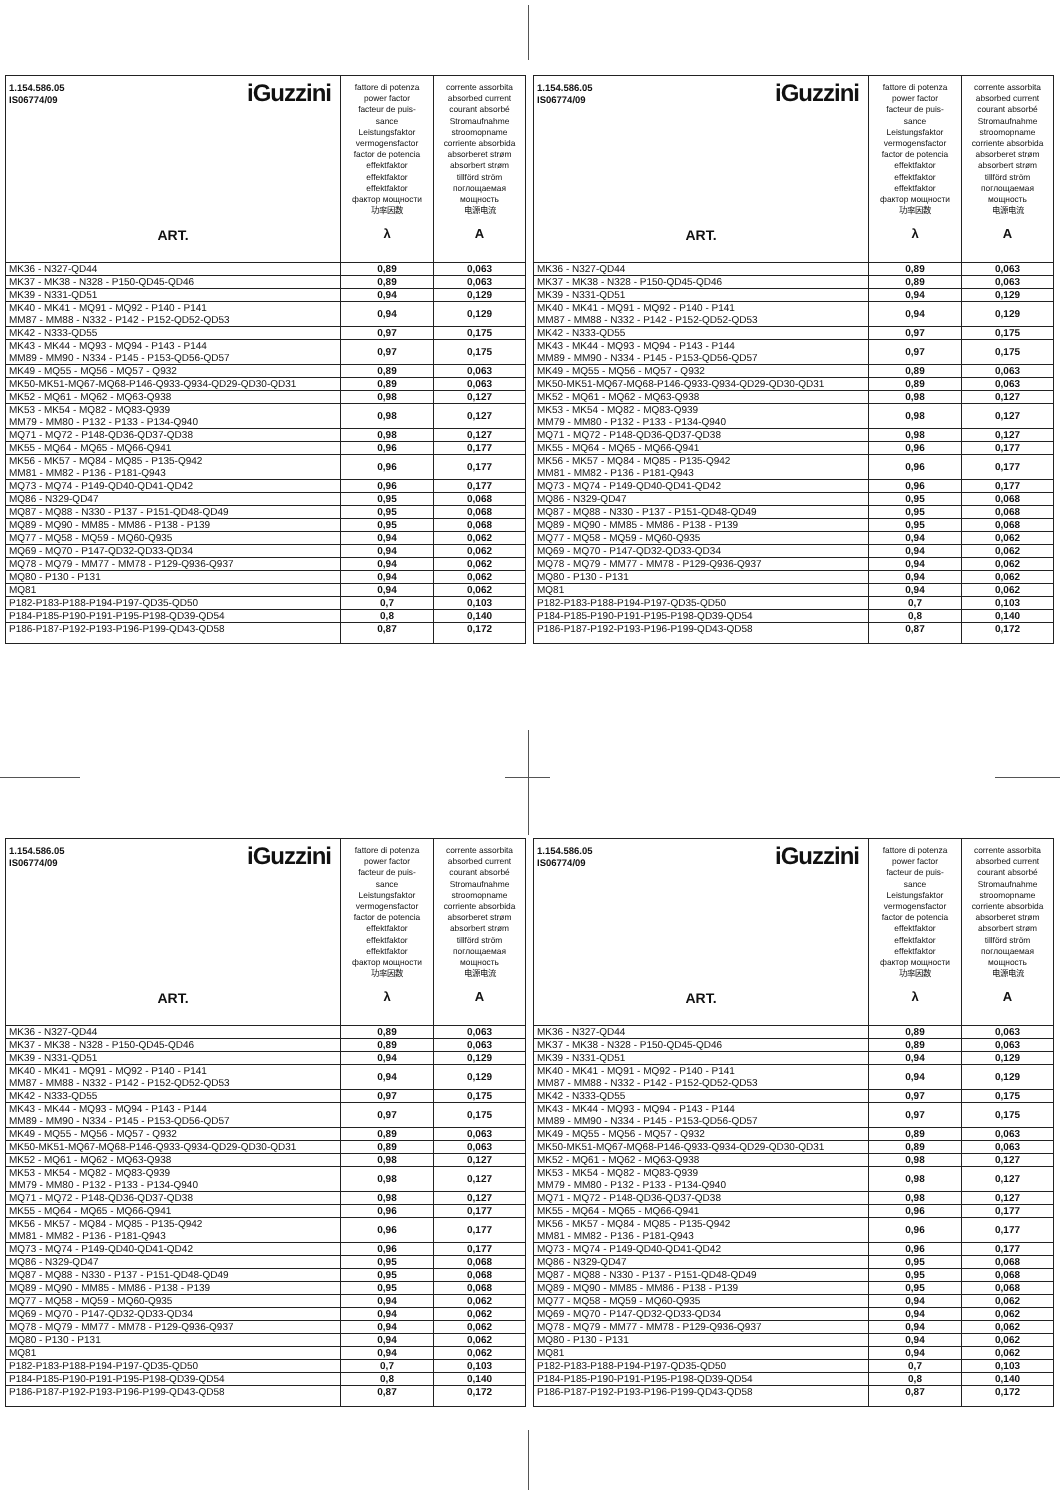| iGuzzini 1.154.586.05 IS06774/09 ART. | fattore di potenza power factor facteur de puis- sance Leistungsfaktor vermogensfactor factor de potencia effektfaktor effektfaktor effektfaktor фактор мощности 功率因数 λ | corrente assorbita absorbed current courant absorbé Stromaufnahme stroomopname corriente absorbida absorberet strøm absorbert strøm tillförd ström поглощаемая мощность 电源电流 A |
| --- | --- | --- |
| MK36 - N327-QD44 | 0,89 | 0,063 |
| MK37 - MK38 - N328 - P150-QD45-QD46 | 0,89 | 0,063 |
| MK39 - N331-QD51 | 0,94 | 0,129 |
| MK40 - MK41 - MQ91 - MQ92 - P140 - P141 MM87 - MM88 - N332 - P142 - P152-QD52-QD53 | 0,94 | 0,129 |
| MK42 - N333-QD55 | 0,97 | 0,175 |
| MK43 - MK44 - MQ93 - MQ94 - P143 - P144 MM89 - MM90 - N334 - P145 - P153-QD56-QD57 | 0,97 | 0,175 |
| MK49 - MQ55 - MQ56 - MQ57 - Q932 | 0,89 | 0,063 |
| MK50-MK51-MQ67-MQ68-P146-Q933-Q934-QD29-QD30-QD31 | 0,89 | 0,063 |
| MK52 - MQ61 - MQ62 - MQ63-Q938 | 0,98 | 0,127 |
| MK53 - MK54 - MQ82 - MQ83-Q939 MM79 - MM80 - P132 - P133 - P134-Q940 | 0,98 | 0,127 |
| MQ71 - MQ72 - P148-QD36-QD37-QD38 | 0,98 | 0,127 |
| MK55 - MQ64 - MQ65 - MQ66-Q941 | 0,96 | 0,177 |
| MK56 - MK57 - MQ84 - MQ85 - P135-Q942 MM81 - MM82 - P136 - P181-Q943 | 0,96 | 0,177 |
| MQ73 - MQ74 - P149-QD40-QD41-QD42 | 0,96 | 0,177 |
| MQ86 - N329-QD47 | 0,95 | 0,068 |
| MQ87 - MQ88 - N330 - P137 - P151-QD48-QD49 | 0,95 | 0,068 |
| MQ89 - MQ90 - MM85 - MM86 - P138 - P139 | 0,95 | 0,068 |
| MQ77 - MQ58 - MQ59 - MQ60-Q935 | 0,94 | 0,062 |
| MQ69 - MQ70 - P147-QD32-QD33-QD34 | 0,94 | 0,062 |
| MQ78 - MQ79 - MM77 - MM78 - P129-Q936-Q937 | 0,94 | 0,062 |
| MQ80 - P130 - P131 | 0,94 | 0,062 |
| MQ81 | 0,94 | 0,062 |
| P182-P183-P188-P194-P197-QD35-QD50 | 0,7 | 0,103 |
| P184-P185-P190-P191-P195-P198-QD39-QD54 | 0,8 | 0,140 |
| P186-P187-P192-P193-P196-P199-QD43-QD58 | 0,87 | 0,172 |
| iGuzzini 1.154.586.05 IS06774/09 ART. | fattore di potenza power factor facteur de puis- sance Leistungsfaktor vermogensfactor factor de potencia effektfaktor effektfaktor effektfaktor фактор мощности 功率因数 λ | corrente assorbita absorbed current courant absorbé Stromaufnahme stroomopname corriente absorbida absorberet strøm absorbert strøm tillförd ström поглощаемая мощность 电源电流 A |
| --- | --- | --- |
| MK36 - N327-QD44 | 0,89 | 0,063 |
| MK37 - MK38 - N328 - P150-QD45-QD46 | 0,89 | 0,063 |
| MK39 - N331-QD51 | 0,94 | 0,129 |
| MK40 - MK41 - MQ91 - MQ92 - P140 - P141 MM87 - MM88 - N332 - P142 - P152-QD52-QD53 | 0,94 | 0,129 |
| MK42 - N333-QD55 | 0,97 | 0,175 |
| MK43 - MK44 - MQ93 - MQ94 - P143 - P144 MM89 - MM90 - N334 - P145 - P153-QD56-QD57 | 0,97 | 0,175 |
| MK49 - MQ55 - MQ56 - MQ57 - Q932 | 0,89 | 0,063 |
| MK50-MK51-MQ67-MQ68-P146-Q933-Q934-QD29-QD30-QD31 | 0,89 | 0,063 |
| MK52 - MQ61 - MQ62 - MQ63-Q938 | 0,98 | 0,127 |
| MK53 - MK54 - MQ82 - MQ83-Q939 MM79 - MM80 - P132 - P133 - P134-Q940 | 0,98 | 0,127 |
| MQ71 - MQ72 - P148-QD36-QD37-QD38 | 0,98 | 0,127 |
| MK55 - MQ64 - MQ65 - MQ66-Q941 | 0,96 | 0,177 |
| MK56 - MK57 - MQ84 - MQ85 - P135-Q942 MM81 - MM82 - P136 - P181-Q943 | 0,96 | 0,177 |
| MQ73 - MQ74 - P149-QD40-QD41-QD42 | 0,96 | 0,177 |
| MQ86 - N329-QD47 | 0,95 | 0,068 |
| MQ87 - MQ88 - N330 - P137 - P151-QD48-QD49 | 0,95 | 0,068 |
| MQ89 - MQ90 - MM85 - MM86 - P138 - P139 | 0,95 | 0,068 |
| MQ77 - MQ58 - MQ59 - MQ60-Q935 | 0,94 | 0,062 |
| MQ69 - MQ70 - P147-QD32-QD33-QD34 | 0,94 | 0,062 |
| MQ78 - MQ79 - MM77 - MM78 - P129-Q936-Q937 | 0,94 | 0,062 |
| MQ80 - P130 - P131 | 0,94 | 0,062 |
| MQ81 | 0,94 | 0,062 |
| P182-P183-P188-P194-P197-QD35-QD50 | 0,7 | 0,103 |
| P184-P185-P190-P191-P195-P198-QD39-QD54 | 0,8 | 0,140 |
| P186-P187-P192-P193-P196-P199-QD43-QD58 | 0,87 | 0,172 |
| iGuzzini 1.154.586.05 IS06774/09 ART. | fattore di potenza power factor facteur de puis- sance Leistungsfaktor vermogensfactor factor de potencia effektfaktor effektfaktor effektfaktor фактор мощности 功率因数 λ | corrente assorbita absorbed current courant absorbé Stromaufnahme stroomopname corriente absorbida absorberet strøm absorbert strøm tillförd ström поглощаемая мощность 电源电流 A |
| --- | --- | --- |
| MK36 - N327-QD44 | 0,89 | 0,063 |
| MK37 - MK38 - N328 - P150-QD45-QD46 | 0,89 | 0,063 |
| MK39 - N331-QD51 | 0,94 | 0,129 |
| MK40 - MK41 - MQ91 - MQ92 - P140 - P141 MM87 - MM88 - N332 - P142 - P152-QD52-QD53 | 0,94 | 0,129 |
| MK42 - N333-QD55 | 0,97 | 0,175 |
| MK43 - MK44 - MQ93 - MQ94 - P143 - P144 MM89 - MM90 - N334 - P145 - P153-QD56-QD57 | 0,97 | 0,175 |
| MK49 - MQ55 - MQ56 - MQ57 - Q932 | 0,89 | 0,063 |
| MK50-MK51-MQ67-MQ68-P146-Q933-Q934-QD29-QD30-QD31 | 0,89 | 0,063 |
| MK52 - MQ61 - MQ62 - MQ63-Q938 | 0,98 | 0,127 |
| MK53 - MK54 - MQ82 - MQ83-Q939 MM79 - MM80 - P132 - P133 - P134-Q940 | 0,98 | 0,127 |
| MQ71 - MQ72 - P148-QD36-QD37-QD38 | 0,98 | 0,127 |
| MK55 - MQ64 - MQ65 - MQ66-Q941 | 0,96 | 0,177 |
| MK56 - MK57 - MQ84 - MQ85 - P135-Q942 MM81 - MM82 - P136 - P181-Q943 | 0,96 | 0,177 |
| MQ73 - MQ74 - P149-QD40-QD41-QD42 | 0,96 | 0,177 |
| MQ86 - N329-QD47 | 0,95 | 0,068 |
| MQ87 - MQ88 - N330 - P137 - P151-QD48-QD49 | 0,95 | 0,068 |
| MQ89 - MQ90 - MM85 - MM86 - P138 - P139 | 0,95 | 0,068 |
| MQ77 - MQ58 - MQ59 - MQ60-Q935 | 0,94 | 0,062 |
| MQ69 - MQ70 - P147-QD32-QD33-QD34 | 0,94 | 0,062 |
| MQ78 - MQ79 - MM77 - MM78 - P129-Q936-Q937 | 0,94 | 0,062 |
| MQ80 - P130 - P131 | 0,94 | 0,062 |
| MQ81 | 0,94 | 0,062 |
| P182-P183-P188-P194-P197-QD35-QD50 | 0,7 | 0,103 |
| P184-P185-P190-P191-P195-P198-QD39-QD54 | 0,8 | 0,140 |
| P186-P187-P192-P193-P196-P199-QD43-QD58 | 0,87 | 0,172 |
| iGuzzini 1.154.586.05 IS06774/09 ART. | fattore di potenza power factor facteur de puis- sance Leistungsfaktor vermogensfactor factor de potencia effektfaktor effektfaktor effektfaktor фактор мощности 功率因数 λ | corrente assorbita absorbed current courant absorbé Stromaufnahme stroomopname corriente absorbida absorberet strøm absorbert strøm tillförd ström поглощаемая мощность 电源电流 A |
| --- | --- | --- |
| MK36 - N327-QD44 | 0,89 | 0,063 |
| MK37 - MK38 - N328 - P150-QD45-QD46 | 0,89 | 0,063 |
| MK39 - N331-QD51 | 0,94 | 0,129 |
| MK40 - MK41 - MQ91 - MQ92 - P140 - P141 MM87 - MM88 - N332 - P142 - P152-QD52-QD53 | 0,94 | 0,129 |
| MK42 - N333-QD55 | 0,97 | 0,175 |
| MK43 - MK44 - MQ93 - MQ94 - P143 - P144 MM89 - MM90 - N334 - P145 - P153-QD56-QD57 | 0,97 | 0,175 |
| MK49 - MQ55 - MQ56 - MQ57 - Q932 | 0,89 | 0,063 |
| MK50-MK51-MQ67-MQ68-P146-Q933-Q934-QD29-QD30-QD31 | 0,89 | 0,063 |
| MK52 - MQ61 - MQ62 - MQ63-Q938 | 0,98 | 0,127 |
| MK53 - MK54 - MQ82 - MQ83-Q939 MM79 - MM80 - P132 - P133 - P134-Q940 | 0,98 | 0,127 |
| MQ71 - MQ72 - P148-QD36-QD37-QD38 | 0,98 | 0,127 |
| MK55 - MQ64 - MQ65 - MQ66-Q941 | 0,96 | 0,177 |
| MK56 - MK57 - MQ84 - MQ85 - P135-Q942 MM81 - MM82 - P136 - P181-Q943 | 0,96 | 0,177 |
| MQ73 - MQ74 - P149-QD40-QD41-QD42 | 0,96 | 0,177 |
| MQ86 - N329-QD47 | 0,95 | 0,068 |
| MQ87 - MQ88 - N330 - P137 - P151-QD48-QD49 | 0,95 | 0,068 |
| MQ89 - MQ90 - MM85 - MM86 - P138 - P139 | 0,95 | 0,068 |
| MQ77 - MQ58 - MQ59 - MQ60-Q935 | 0,94 | 0,062 |
| MQ69 - MQ70 - P147-QD32-QD33-QD34 | 0,94 | 0,062 |
| MQ78 - MQ79 - MM77 - MM78 - P129-Q936-Q937 | 0,94 | 0,062 |
| MQ80 - P130 - P131 | 0,94 | 0,062 |
| MQ81 | 0,94 | 0,062 |
| P182-P183-P188-P194-P197-QD35-QD50 | 0,7 | 0,103 |
| P184-P185-P190-P191-P195-P198-QD39-QD54 | 0,8 | 0,140 |
| P186-P187-P192-P193-P196-P199-QD43-QD58 | 0,87 | 0,172 |